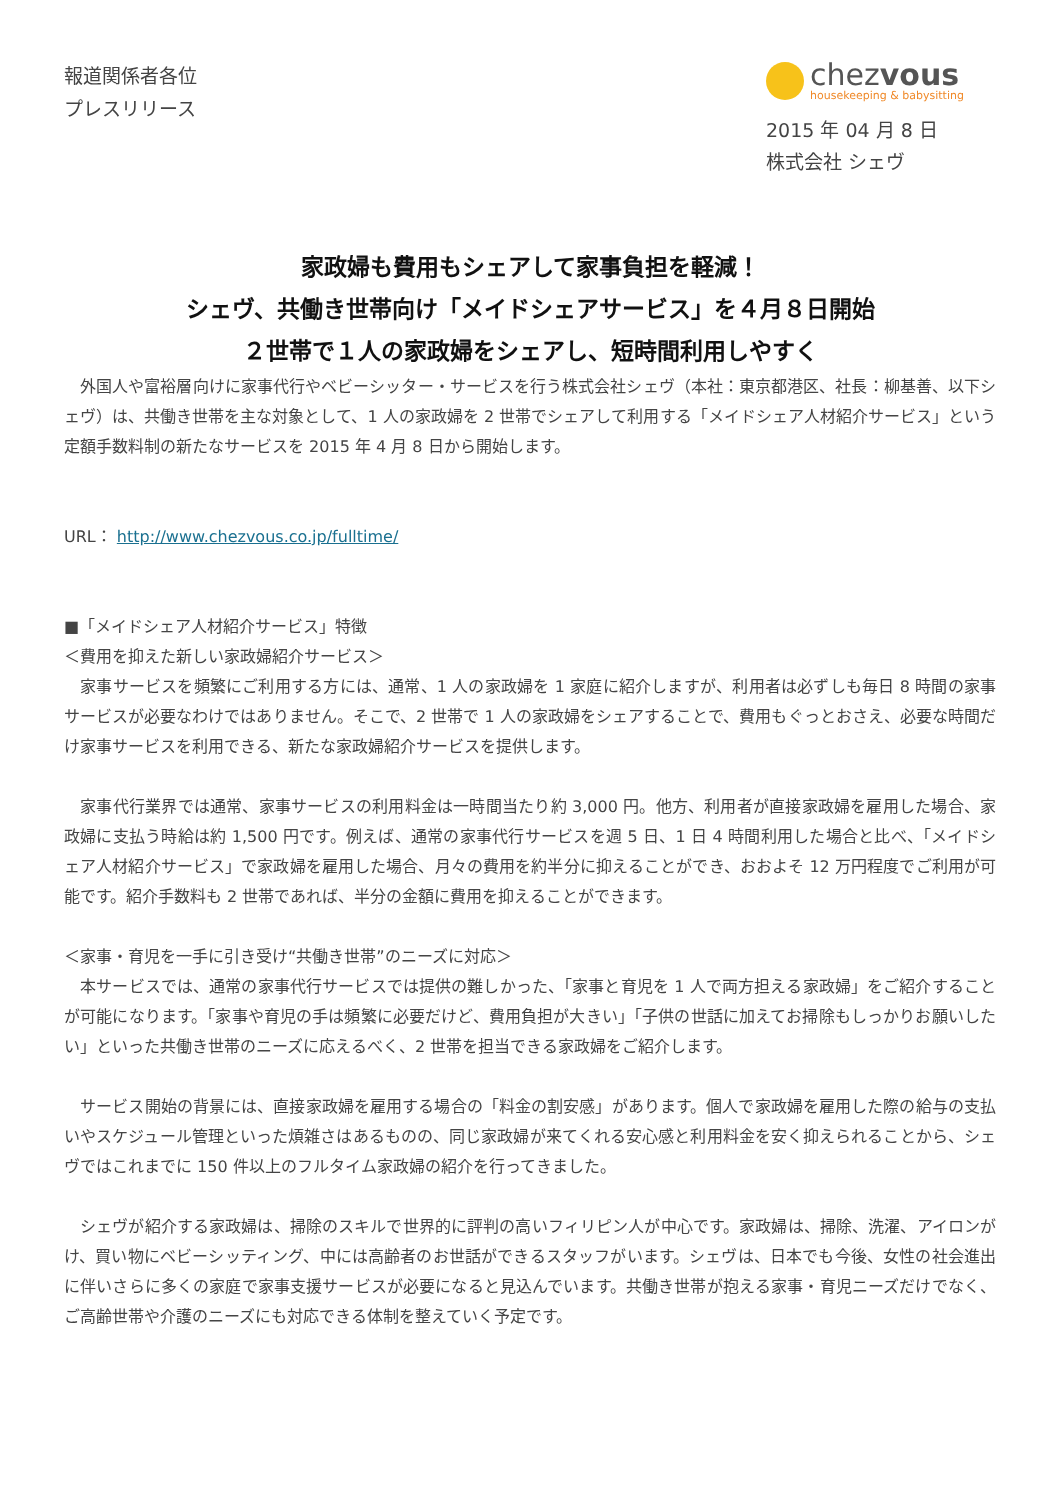報道関係者各位
プレスリリース
chezvous
housekeeping & babysitting
2015 年 04 月 8 日
株式会社 シェヴ
家政婦も費用もシェアして家事負担を軽減！
シェヴ、共働き世帯向け「メイドシェアサービス」を４月８日開始
２世帯で１人の家政婦をシェアし、短時間利用しやすく
　外国人や富裕層向けに家事代行やベビーシッター・サービスを行う株式会社シェヴ（本社：東京都港区、社長：柳基善、以下シェヴ）は、共働き世帯を主な対象として、1 人の家政婦を 2 世帯でシェアして利用する「メイドシェア人材紹介サービス」という定額手数料制の新たなサービスを 2015 年 4 月 8 日から開始します。
URL： http://www.chezvous.co.jp/fulltime/
■「メイドシェア人材紹介サービス」特徴
＜費用を抑えた新しい家政婦紹介サービス＞
　家事サービスを頻繁にご利用する方には、通常、1 人の家政婦を 1 家庭に紹介しますが、利用者は必ずしも毎日 8 時間の家事サービスが必要なわけではありません。そこで、2 世帯で 1 人の家政婦をシェアすることで、費用もぐっとおさえ、必要な時間だけ家事サービスを利用できる、新たな家政婦紹介サービスを提供します。
　家事代行業界では通常、家事サービスの利用料金は一時間当たり約 3,000 円。他方、利用者が直接家政婦を雇用した場合、家政婦に支払う時給は約 1,500 円です。例えば、通常の家事代行サービスを週 5 日、1 日 4 時間利用した場合と比べ、「メイドシェア人材紹介サービス」で家政婦を雇用した場合、月々の費用を約半分に抑えることができ、おおよそ 12 万円程度でご利用が可能です。紹介手数料も 2 世帯であれば、半分の金額に費用を抑えることができます。
＜家事・育児を一手に引き受け“共働き世帯”のニーズに対応＞
　本サービスでは、通常の家事代行サービスでは提供の難しかった、「家事と育児を 1 人で両方担える家政婦」をご紹介することが可能になります。「家事や育児の手は頻繁に必要だけど、費用負担が大きい」「子供の世話に加えてお掃除もしっかりお願いしたい」といった共働き世帯のニーズに応えるべく、2 世帯を担当できる家政婦をご紹介します。
　サービス開始の背景には、直接家政婦を雇用する場合の「料金の割安感」があります。個人で家政婦を雇用した際の給与の支払いやスケジュール管理といった煩雑さはあるものの、同じ家政婦が来てくれる安心感と利用料金を安く抑えられることから、シェヴではこれまでに 150 件以上のフルタイム家政婦の紹介を行ってきました。
　シェヴが紹介する家政婦は、掃除のスキルで世界的に評判の高いフィリピン人が中心です。家政婦は、掃除、洗濯、アイロンがけ、買い物にベビーシッティング、中には高齢者のお世話ができるスタッフがいます。シェヴは、日本でも今後、女性の社会進出に伴いさらに多くの家庭で家事支援サービスが必要になると見込んでいます。共働き世帯が抱える家事・育児ニーズだけでなく、ご高齢世帯や介護のニーズにも対応できる体制を整えていく予定です。